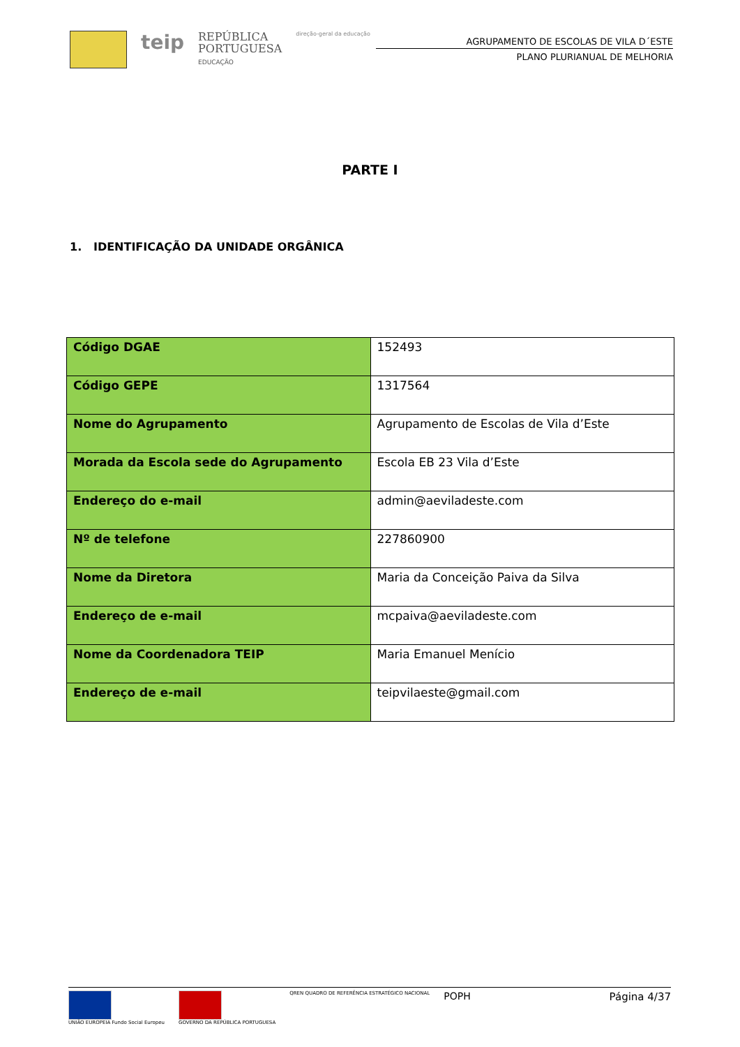teip
REPÚBLICA
PORTUGUESA
EDUCAÇÃO
direção-geral da educação
AGRUPAMENTO DE ESCOLAS DE VILA D´ESTE
PLANO PLURIANUAL DE MELHORIA
PARTE I
1. IDENTIFICAÇÃO DA UNIDADE ORGÂNICA
| Código DGAE | 152493 |
| Código GEPE | 1317564 |
| Nome do Agrupamento | Agrupamento de Escolas de Vila d’Este |
| Morada da Escola sede do Agrupamento | Escola EB 23 Vila d’Este |
| Endereço do e-mail | admin@aeviladeste.com |
| Nº de telefone | 227860900 |
| Nome da Diretora | Maria da Conceição Paiva da Silva |
| Endereço de e-mail | mcpaiva@aeviladeste.com |
| Nome da Coordenadora TEIP | Maria Emanuel Menício |
| Endereço de e-mail | teipvilaeste@gmail.com |
UNIÃO EUROPEIA Fundo Social Europeu
GOVERNO DA REPÚBLICA PORTUGUESA
QREN QUADRO DE REFERÊNCIA ESTRATÉGICO NACIONAL
POPH
Página 4/37